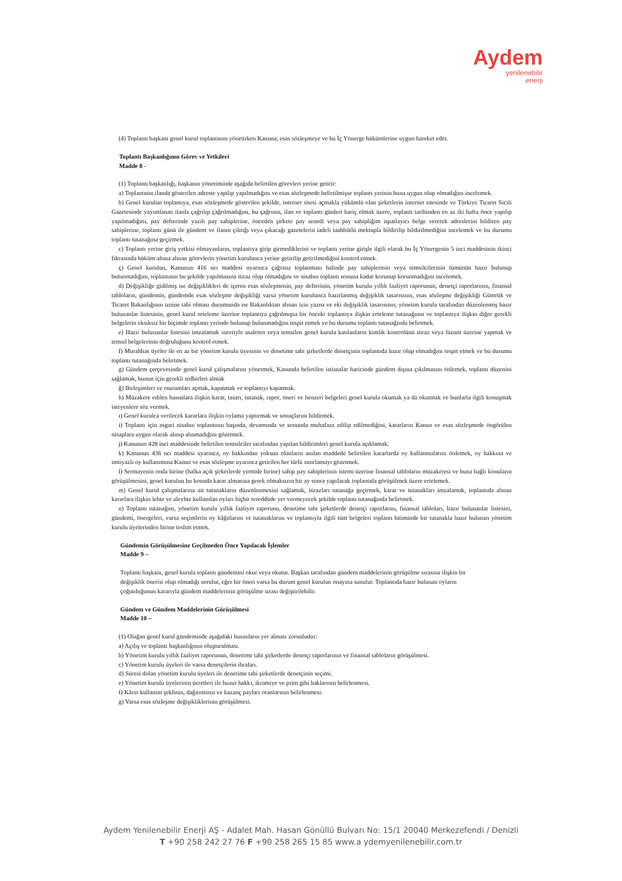Aydem
yenilenebilir
enerji
(4) Toplantı başkanı genel kurul toplantısını yönetirken Kanuna, esas sözleşmeye ve bu İç Yönerge hükümlerine uygun hareket eder.
Toplantı Başkanlığının Görev ve Yetkileri
Madde 8 -
(1) Toplantı başkanlığı, başkanın yönetiminde aşağıda belirtilen görevleri yerine getirir:
a) Toplantının ilanda gösterilen adreste yapılıp yapılmadığını ve esas sözleşmede belirtilmişse toplantı yerinin buna uygun olup olmadığını incelemek.
b) Genel kurulun toplantıya, esas sözleşmede gösterilen şekilde, internet sitesi açmakla yükümlü olan şirketlerin internet sitesinde ve Türkiye Ticaret Sicili Gazetesinde yayımlanan ilanla çağrılıp çağrılmadığını, bu çağrının, ilan ve toplantı günleri hariç olmak üzere, toplantı tarihinden en az iki hafta önce yapılıp yapılmadığını, pay defterinde yazılı pay sahiplerine, önceden şirkete pay senedi veya pay sahipliğim ispatlayıcı belge vererek adreslerini bildiren pay sahiplerine, toplantı günü ile gündem ve ilanın çıktığı veya çıkacağı gazetelerin iadeli taahhütlü mektupla bildirilip bildirilmediğini incelemek ve bu durumu toplantı tutanağına geçirmek.
c) Toplantı yerine giriş yetkisi olmayanların, toplantıya girip girmediklerini ve toplantı yerine girişle ilgili olarak bu İç Yönergenin 5 inci maddesinin ikinci fıkrasında hüküm altına alınan görevlerin yönetim kurulunca yerine getirilip getirilmediğini kontrol etmek.
ç) Genel kurulun, Kanunun 416 ncı maddesi uyarınca çağrısız toplanması halinde pay sahiplerinin veya temsilcilerinin tümünün hazır bulunup bulunmadığını, toplantının bu şekilde yapılmasına itiraz olup olmadığını ve nisabın toplantı sonuna kadar korunup korunmadığını incelemek.
d) Değişikliğe gidilmiş ise değişiklikleri de içeren esas sözleşmenin, pay defterinin, yönetim kurulu yıllık faaliyet raporunun, denetçi raporlarının, finansal tabloların, gündemin, gündemde esas sözleşme değişikliği varsa yönetim kurulunca hazırlanmış değişiklik tasarısının, esas sözleşme değişikliği Gümrük ve Ticaret Bakanlığının iznine tabi olması durumunda ise Bakanlıktan alınan izin yazısı ve eki değişiklik tasarısının, yönetim kurulu tarafından düzenlenmiş hazır bulunanlar listesinin, genel kurul erteleme üzerine toplantıya çağrılmışsa bir önceki toplantıya ilişkin erteleme tutanağının ve toplantıya ilişkin diğer gerekli belgelerin eksiksiz bir biçimde toplantı yerinde bulunup bulunmadığını tespit etmek ve bu durumu toplantı tutanağında belirtmek.
e) Hazır bulunanlar listesini imzalamak suretiyle asaleten veya temsilen genel kurula katılanların kimlik kontrolünü itiraz veya lüzum üzerine yapmak ve temsil belgelerinin doğruluğunu kontrol etmek.
f) Murahhas üyeler ile en az bir yönetim kurulu üyesinin ve denetime tabi şirketlerde denetçinin toplantıda hazır olup olmadığını tespit etmek ve bu durumu toplantı tutanağında belirtmek.
g) Gündem çerçevesinde genel kurul çalışmalarını yönetmek, Kanunda belirtilen istisnalar haricinde gündem dışına çıkılmasını önlemek, toplantı düzenini sağlamak, bunun için gerekli tedbirleri almak
ğ) Birleşimleri ve oturumları açmak, kapatmak ve toplantıyı kapatmak.
h) Müzakere edilen hususlara ilişkin karar, tasarı, tutanak, rapor, öneri ve benzeri belgeleri genel kurula okumak ya da okutmak ve bunlarla ilgili konuşmak isteyenlere söz vermek.
ı) Genel kurulca verilecek kararlara ilişkin oylama yaptırmak ve sonuçlarını bildirmek.
i) Toplantı için asgari nisabın toplantının başında, devamında ve sonunda muhafaza edilip edilmediğini, kararların Kanun ve esas sözleşmede öngörülen nisaplara uygun olarak alınıp alınmadığını gözetmek.
j) Kanunun 428 inci maddesinde belirtilen temsilciler tarafından yapılan bildirimleri genel kurula açıklamak.
k) Kanunun 436 ncı maddesi uyarınca, oy hakkından yoksun olanların anılan maddede belirtilen kararlarda oy kullanmalarını önlemek, oy hakkına ve imtiyazlı oy kullanımına Kanun ve esas sözleşme uyarınca getirilen her türlü sınırlamayı gözetmek.
l) Sermayenin onda birine (halka açık şirketlerde yirmide birine) sahip pay sahiplerinin istemi üzerine finansal tabloların müzakeresi ve buna bağlı konuların görüşülmesini, genel kurulun bu konuda karar almasına gerek olmaksızın bir ay sonra yapılacak toplantıda görüşülmek üzere ertelemek.
m) Genel kurul çalışmalarına ait tutanakların düzenlenmesini sağlamak, itirazları tutanağa geçirmek, karar ve tutanakları imzalamak, toplantıda alınan kararlara ilişkin lehte ve aleyhte kullanılan oyları hiçbir tereddüde yer vermeyecek şekilde toplantı tutanağında belirtmek.
n) Toplantı tutanağını, yönetim kurulu yıllık faaliyet raporunu, denetime tabi şirketlerde denetçi raporlarını, finansal tabloları, hazır bulunanlar listesini, gündemi, önergeleri, varsa seçimlerin oy kâğıtlarını ve tutanaklarını ve toplantıyla ilgili tüm belgeleri toplantı bitiminde bir tutanakla hazır bulunan yönetim kurulu üyelerinden birine teslim etmek.
Gündemin Görüşülmesine Geçilmeden Önce Yapılacak İşlemler
Madde 9 –
Toplantı başkanı, genel kurula toplantı gündemini okur veya okutur. Başkan tarafından gündem maddelerinin görüşülme sırasına ilişkin bir değişiklik önerisi olup olmadığı sorulur, eğer bir öneri varsa bu durum genel kurulun onayına sunulur. Toplantıda hazır bulunan oyların çoğunluğunun kararıyla gündem maddelerinin görüşülme sırası değiştirilebilir.
Gündem ve Gündem Maddelerinin Görüşülmesi
Madde 10 –
(1) Olağan genel kurul gündeminde aşağıdaki hususların yer alması zorunludur:
a) Açılış ve toplantı başkanlığının oluşturulması.
b) Yönetim kurulu yıllık faaliyet raporunun, denetime tabi şirketlerde denetçi raporlarının ve finansal tabloların görüşülmesi.
c) Yönetim kurulu üyeleri ile varsa denetçilerin ibraları.
d) Süresi dolan yönetim kurulu üyeleri ile denetime tabi şirketlerde denetçinin seçimi.
e) Yönetim kurulu üyelerinin ücretleri ile huzur hakkı, ikramiye ve prim gibi haklarının belirlenmesi.
f) Kârın kullanım şeklinin, dağıtımının ve kazanç payları oranlarının belirlenmesi.
g) Varsa esas sözleşme değişikliklerinin görüşülmesi.
Aydem Yenilenebilir Enerji AŞ - Adalet Mah. Hasan Gönüllü Bulvarı No: 15/1 20040 Merkezefendi / Denizli
T +90 258 242 27 76 F +90 258 265 15 85 www.a ydemyenilenebilir.com.tr